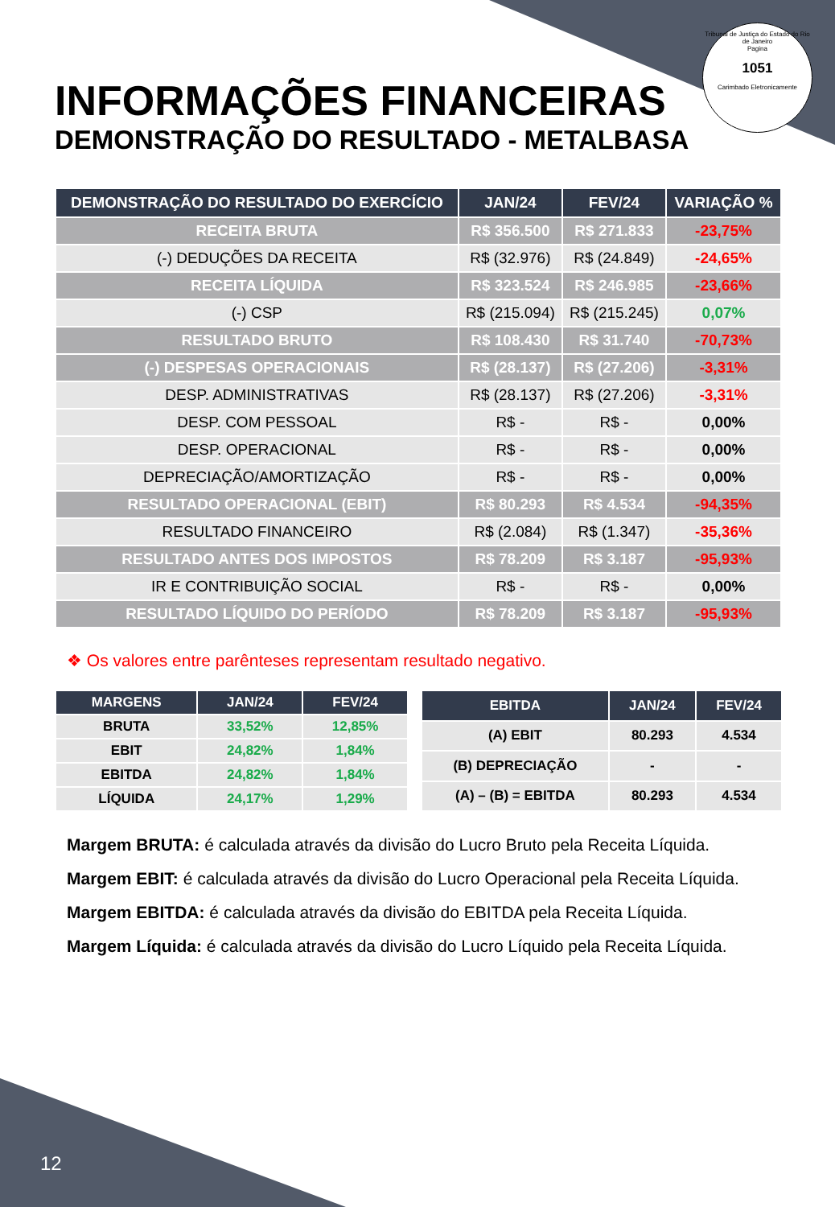Tribunal de Justiça do Estado do Rio de Janeiro
Pagina
1051
Carimbado Eletronicamente
INFORMAÇÕES FINANCEIRAS
DEMONSTRAÇÃO DO RESULTADO - METALBASA
| DEMONSTRAÇÃO DO RESULTADO DO EXERCÍCIO | JAN/24 | FEV/24 | VARIAÇÃO % |
| --- | --- | --- | --- |
| RECEITA BRUTA | R$ 356.500 | R$ 271.833 | -23,75% |
| (-) DEDUÇÕES DA RECEITA | R$ (32.976) | R$ (24.849) | -24,65% |
| RECEITA LÍQUIDA | R$ 323.524 | R$ 246.985 | -23,66% |
| (-) CSP | R$ (215.094) | R$ (215.245) | 0,07% |
| RESULTADO BRUTO | R$ 108.430 | R$ 31.740 | -70,73% |
| (-) DESPESAS OPERACIONAIS | R$ (28.137) | R$ (27.206) | -3,31% |
| DESP. ADMINISTRATIVAS | R$ (28.137) | R$ (27.206) | -3,31% |
| DESP. COM PESSOAL | R$ - | R$ - | 0,00% |
| DESP. OPERACIONAL | R$ - | R$ - | 0,00% |
| DEPRECIAÇÃO/AMORTIZAÇÃO | R$ - | R$ - | 0,00% |
| RESULTADO OPERACIONAL (EBIT) | R$ 80.293 | R$ 4.534 | -94,35% |
| RESULTADO FINANCEIRO | R$ (2.084) | R$ (1.347) | -35,36% |
| RESULTADO ANTES DOS IMPOSTOS | R$ 78.209 | R$ 3.187 | -95,93% |
| IR E CONTRIBUIÇÃO SOCIAL | R$ - | R$ - | 0,00% |
| RESULTADO LÍQUIDO DO PERÍODO | R$ 78.209 | R$ 3.187 | -95,93% |
❖ Os valores entre parênteses representam resultado negativo.
| MARGENS | JAN/24 | FEV/24 |
| --- | --- | --- |
| BRUTA | 33,52% | 12,85% |
| EBIT | 24,82% | 1,84% |
| EBITDA | 24,82% | 1,84% |
| LÍQUIDA | 24,17% | 1,29% |
| EBITDA | JAN/24 | FEV/24 |
| --- | --- | --- |
| (A) EBIT | 80.293 | 4.534 |
| (B) DEPRECIAÇÃO | - | - |
| (A) – (B) = EBITDA | 80.293 | 4.534 |
Margem BRUTA: é calculada através da divisão do Lucro Bruto pela Receita Líquida.
Margem EBIT: é calculada através da divisão do Lucro Operacional pela Receita Líquida.
Margem EBITDA: é calculada através da divisão do EBITDA pela Receita Líquida.
Margem Líquida: é calculada através da divisão do Lucro Líquido pela Receita Líquida.
12